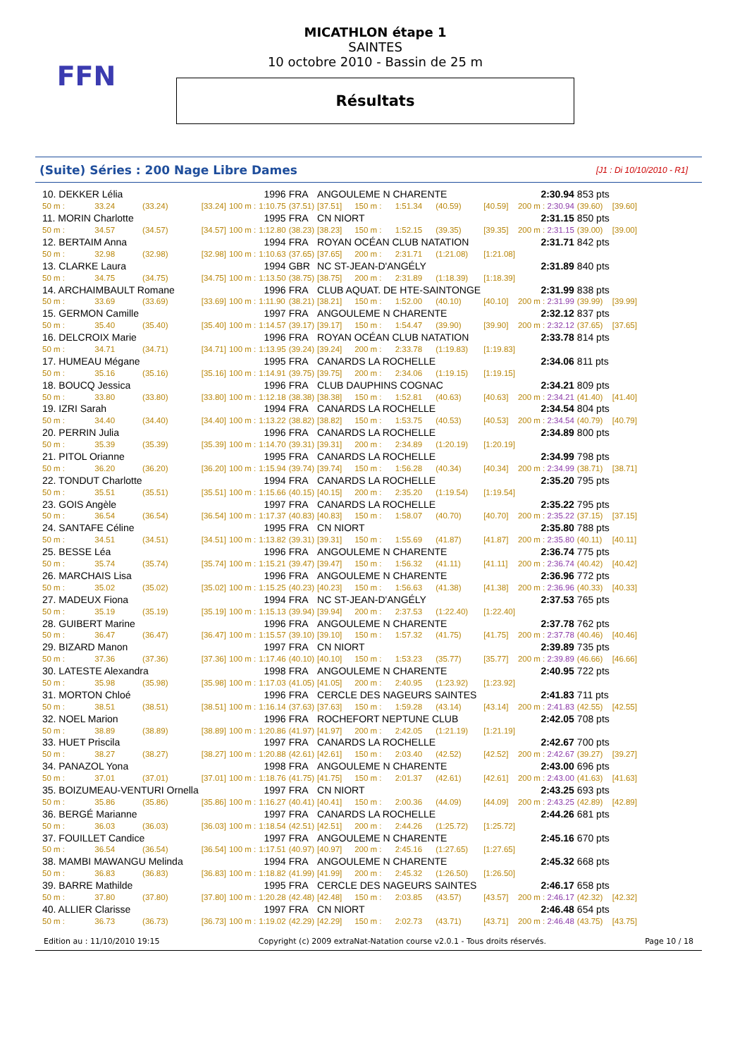FFN
MICATHLON étape 1
SAINTES
10 octobre 2010 - Bassin de 25 m
Résultats
(Suite) Séries : 200 Nage Libre Dames [J1 : Di 10/10/2010 - R1]
| 10. DEKKER Lélia | | | 1996 | | | FRA | ANGOULEME N CHARENTE | | | | 2:30.94 | | 853 pts | |
| 50 m : | 33.24 | (33.24) | [33.24] | 100 m : | 1:10.75 | (37.51) | [37.51] | 150 m : | 1:51.34 | (40.59) | [40.59] | 200 m : 2:30.94 | (39.60) | [39.60] |
| 11. MORIN Charlotte | | | 1995 | | | FRA | CN NIORT | | | | 2:31.15 | | 850 pts | |
| 50 m : | 34.57 | (34.57) | [34.57] | 100 m : | 1:12.80 | (38.23) | [38.23] | 150 m : | 1:52.15 | (39.35) | [39.35] | 200 m : 2:31.15 | (39.00) | [39.00] |
| 12. BERTAIM Anna | | | 1994 | | | FRA | ROYAN OCÉAN CLUB NATATION | | | | 2:31.71 | | 842 pts | |
| 50 m : | 32.98 | (32.98) | [32.98] | 100 m : | 1:10.63 | (37.65) | [37.65] | 200 m : | 2:31.71 | (1:21.08) | [1:21.08] | | | |
| 13. CLARKE Laura | | | 1994 | | | GBR | NC ST-JEAN-D'ANGÉLY | | | | 2:31.89 | | 840 pts | |
| 50 m : | 34.75 | (34.75) | [34.75] | 100 m : | 1:13.50 | (38.75) | [38.75] | 200 m : | 2:31.89 | (1:18.39) | [1:18.39] | | | |
| 14. ARCHAIMBAULT Romane | | | 1996 | | | FRA | CLUB AQUAT. DE HTE-SAINTONGE | | | | 2:31.99 | | 838 pts | |
| 50 m : | 33.69 | (33.69) | [33.69] | 100 m : | 1:11.90 | (38.21) | [38.21] | 150 m : | 1:52.00 | (40.10) | [40.10] | 200 m : 2:31.99 | (39.99) | [39.99] |
| 15. GERMON Camille | | | 1997 | | | FRA | ANGOULEME N CHARENTE | | | | 2:32.12 | | 837 pts | |
| 50 m : | 35.40 | (35.40) | [35.40] | 100 m : | 1:14.57 | (39.17) | [39.17] | 150 m : | 1:54.47 | (39.90) | [39.90] | 200 m : 2:32.12 | (37.65) | [37.65] |
| 16. DELCROIX Marie | | | 1996 | | | FRA | ROYAN OCÉAN CLUB NATATION | | | | 2:33.78 | | 814 pts | |
| 50 m : | 34.71 | (34.71) | [34.71] | 100 m : | 1:13.95 | (39.24) | [39.24] | 200 m : | 2:33.78 | (1:19.83) | [1:19.83] | | | |
| 17. HUMEAU Mégane | | | 1995 | | | FRA | CANARDS LA ROCHELLE | | | | 2:34.06 | | 811 pts | |
| 50 m : | 35.16 | (35.16) | [35.16] | 100 m : | 1:14.91 | (39.75) | [39.75] | 200 m : | 2:34.06 | (1:19.15) | [1:19.15] | | | |
| 18. BOUCQ Jessica | | | 1996 | | | FRA | CLUB DAUPHINS COGNAC | | | | 2:34.21 | | 809 pts | |
| 50 m : | 33.80 | (33.80) | [33.80] | 100 m : | 1:12.18 | (38.38) | [38.38] | 150 m : | 1:52.81 | (40.63) | [40.63] | 200 m : 2:34.21 | (41.40) | [41.40] |
| 19. IZRI Sarah | | | 1994 | | | FRA | CANARDS LA ROCHELLE | | | | 2:34.54 | | 804 pts | |
| 50 m : | 34.40 | (34.40) | [34.40] | 100 m : | 1:13.22 | (38.82) | [38.82] | 150 m : | 1:53.75 | (40.53) | [40.53] | 200 m : 2:34.54 | (40.79) | [40.79] |
| 20. PERRIN Julia | | | 1996 | | | FRA | CANARDS LA ROCHELLE | | | | 2:34.89 | | 800 pts | |
| 50 m : | 35.39 | (35.39) | [35.39] | 100 m : | 1:14.70 | (39.31) | [39.31] | 200 m : | 2:34.89 | (1:20.19) | [1:20.19] | | | |
| 21. PITOL Orianne | | | 1995 | | | FRA | CANARDS LA ROCHELLE | | | | 2:34.99 | | 798 pts | |
| 50 m : | 36.20 | (36.20) | [36.20] | 100 m : | 1:15.94 | (39.74) | [39.74] | 150 m : | 1:56.28 | (40.34) | [40.34] | 200 m : 2:34.99 | (38.71) | [38.71] |
| 22. TONDUT Charlotte | | | 1994 | | | FRA | CANARDS LA ROCHELLE | | | | 2:35.20 | | 795 pts | |
| 50 m : | 35.51 | (35.51) | [35.51] | 100 m : | 1:15.66 | (40.15) | [40.15] | 200 m : | 2:35.20 | (1:19.54) | [1:19.54] | | | |
| 23. GOIS Angèle | | | 1997 | | | FRA | CANARDS LA ROCHELLE | | | | 2:35.22 | | 795 pts | |
| 50 m : | 36.54 | (36.54) | [36.54] | 100 m : | 1:17.37 | (40.83) | [40.83] | 150 m : | 1:58.07 | (40.70) | [40.70] | 200 m : 2:35.22 | (37.15) | [37.15] |
| 24. SANTAFE Céline | | | 1995 | | | FRA | CN NIORT | | | | 2:35.80 | | 788 pts | |
| 50 m : | 34.51 | (34.51) | [34.51] | 100 m : | 1:13.82 | (39.31) | [39.31] | 150 m : | 1:55.69 | (41.87) | [41.87] | 200 m : 2:35.80 | (40.11) | [40.11] |
| 25. BESSE Léa | | | 1996 | | | FRA | ANGOULEME N CHARENTE | | | | 2:36.74 | | 775 pts | |
| 50 m : | 35.74 | (35.74) | [35.74] | 100 m : | 1:15.21 | (39.47) | [39.47] | 150 m : | 1:56.32 | (41.11) | [41.11] | 200 m : 2:36.74 | (40.42) | [40.42] |
| 26. MARCHAIS Lisa | | | 1996 | | | FRA | ANGOULEME N CHARENTE | | | | 2:36.96 | | 772 pts | |
| 50 m : | 35.02 | (35.02) | [35.02] | 100 m : | 1:15.25 | (40.23) | [40.23] | 150 m : | 1:56.63 | (41.38) | [41.38] | 200 m : 2:36.96 | (40.33) | [40.33] |
| 27. MADEUX Fiona | | | 1994 | | | FRA | NC ST-JEAN-D'ANGÉLY | | | | 2:37.53 | | 765 pts | |
| 50 m : | 35.19 | (35.19) | [35.19] | 100 m : | 1:15.13 | (39.94) | [39.94] | 200 m : | 2:37.53 | (1:22.40) | [1:22.40] | | | |
| 28. GUIBERT Marine | | | 1996 | | | FRA | ANGOULEME N CHARENTE | | | | 2:37.78 | | 762 pts | |
| 50 m : | 36.47 | (36.47) | [36.47] | 100 m : | 1:15.57 | (39.10) | [39.10] | 150 m : | 1:57.32 | (41.75) | [41.75] | 200 m : 2:37.78 | (40.46) | [40.46] |
| 29. BIZARD Manon | | | 1997 | | | FRA | CN NIORT | | | | 2:39.89 | | 735 pts | |
| 50 m : | 37.36 | (37.36) | [37.36] | 100 m : | 1:17.46 | (40.10) | [40.10] | 150 m : | 1:53.23 | (35.77) | [35.77] | 200 m : 2:39.89 | (46.66) | [46.66] |
| 30. LATESTE Alexandra | | | 1998 | | | FRA | ANGOULEME N CHARENTE | | | | 2:40.95 | | 722 pts | |
| 50 m : | 35.98 | (35.98) | [35.98] | 100 m : | 1:17.03 | (41.05) | [41.05] | 200 m : | 2:40.95 | (1:23.92) | [1:23.92] | | | |
| 31. MORTON Chloé | | | 1996 | | | FRA | CERCLE DES NAGEURS SAINTES | | | | 2:41.83 | | 711 pts | |
| 50 m : | 38.51 | (38.51) | [38.51] | 100 m : | 1:16.14 | (37.63) | [37.63] | 150 m : | 1:59.28 | (43.14) | [43.14] | 200 m : 2:41.83 | (42.55) | [42.55] |
| 32. NOEL Marion | | | 1996 | | | FRA | ROCHEFORT NEPTUNE CLUB | | | | 2:42.05 | | 708 pts | |
| 50 m : | 38.89 | (38.89) | [38.89] | 100 m : | 1:20.86 | (41.97) | [41.97] | 200 m : | 2:42.05 | (1:21.19) | [1:21.19] | | | |
| 33. HUET Priscila | | | 1997 | | | FRA | CANARDS LA ROCHELLE | | | | 2:42.67 | | 700 pts | |
| 50 m : | 38.27 | (38.27) | [38.27] | 100 m : | 1:20.88 | (42.61) | [42.61] | 150 m : | 2:03.40 | (42.52) | [42.52] | 200 m : 2:42.67 | (39.27) | [39.27] |
| 34. PANAZOL Yona | | | 1998 | | | FRA | ANGOULEME N CHARENTE | | | | 2:43.00 | | 696 pts | |
| 50 m : | 37.01 | (37.01) | [37.01] | 100 m : | 1:18.76 | (41.75) | [41.75] | 150 m : | 2:01.37 | (42.61) | [42.61] | 200 m : 2:43.00 | (41.63) | [41.63] |
| 35. BOIZUMEAU-VENTURI Ornella | | | 1997 | | | FRA | CN NIORT | | | | 2:43.25 | | 693 pts | |
| 50 m : | 35.86 | (35.86) | [35.86] | 100 m : | 1:16.27 | (40.41) | [40.41] | 150 m : | 2:00.36 | (44.09) | [44.09] | 200 m : 2:43.25 | (42.89) | [42.89] |
| 36. BERGÉ Marianne | | | 1997 | | | FRA | CANARDS LA ROCHELLE | | | | 2:44.26 | | 681 pts | |
| 50 m : | 36.03 | (36.03) | [36.03] | 100 m : | 1:18.54 | (42.51) | [42.51] | 200 m : | 2:44.26 | (1:25.72) | [1:25.72] | | | |
| 37. FOUILLET Candice | | | 1997 | | | FRA | ANGOULEME N CHARENTE | | | | 2:45.16 | | 670 pts | |
| 50 m : | 36.54 | (36.54) | [36.54] | 100 m : | 1:17.51 | (40.97) | [40.97] | 200 m : | 2:45.16 | (1:27.65) | [1:27.65] | | | |
| 38. MAMBI MAWANGU Melinda | | | 1994 | | | FRA | ANGOULEME N CHARENTE | | | | 2:45.32 | | 668 pts | |
| 50 m : | 36.83 | (36.83) | [36.83] | 100 m : | 1:18.82 | (41.99) | [41.99] | 200 m : | 2:45.32 | (1:26.50) | [1:26.50] | | | |
| 39. BARRE Mathilde | | | 1995 | | | FRA | CERCLE DES NAGEURS SAINTES | | | | 2:46.17 | | 658 pts | |
| 50 m : | 37.80 | (37.80) | [37.80] | 100 m : | 1:20.28 | (42.48) | [42.48] | 150 m : | 2:03.85 | (43.57) | [43.57] | 200 m : 2:46.17 | (42.32) | [42.32] |
| 40. ALLIER Clarisse | | | 1997 | | | FRA | CN NIORT | | | | 2:46.48 | | 654 pts | |
| 50 m : | 36.73 | (36.73) | [36.73] | 100 m : | 1:19.02 | (42.29) | [42.29] | 150 m : | 2:02.73 | (43.71) | [43.71] | 200 m : 2:46.48 | (43.75) | [43.75] |
Edition au : 11/10/2010 19:15 Copyright (c) 2009 extraNat-Natation course v2.0.1 - Tous droits réservés. Page 10 / 18